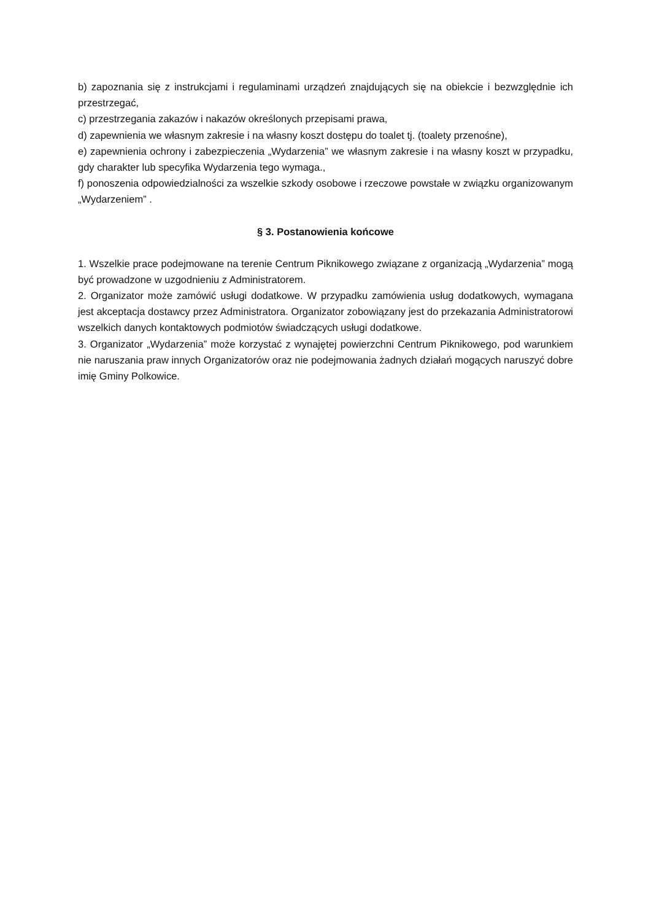b) zapoznania się z instrukcjami i regulaminami urządzeń znajdujących się na obiekcie i bezwzględnie ich przestrzegać,
c) przestrzegania zakazów i nakazów określonych przepisami prawa,
d) zapewnienia we własnym zakresie i na własny koszt dostępu do toalet tj. (toalety przenośne),
e) zapewnienia ochrony i zabezpieczenia „Wydarzenia” we własnym zakresie i na własny koszt w przypadku, gdy charakter lub specyfika Wydarzenia tego wymaga.,
f) ponoszenia odpowiedzialności za wszelkie szkody osobowe i rzeczowe powstałe w związku organizowanym „Wydarzeniem” .
§ 3. Postanowienia końcowe
1. Wszelkie prace podejmowane na terenie Centrum Piknikowego związane z organizacją „Wydarzenia” mogą być prowadzone w uzgodnieniu z Administratorem.
2. Organizator może zamówić usługi dodatkowe. W przypadku zamówienia usług dodatkowych, wymagana jest akceptacja dostawcy przez Administratora. Organizator zobowiązany jest do przekazania Administratorowi wszelkich danych kontaktowych podmiotów świadczących usługi dodatkowe.
3. Organizator „Wydarzenia” może korzystać z wynajętej powierzchni Centrum Piknikowego, pod warunkiem nie naruszania praw innych Organizatorów oraz nie podejmowania żadnych działań mogących naruszyć dobre imię Gminy Polkowice.